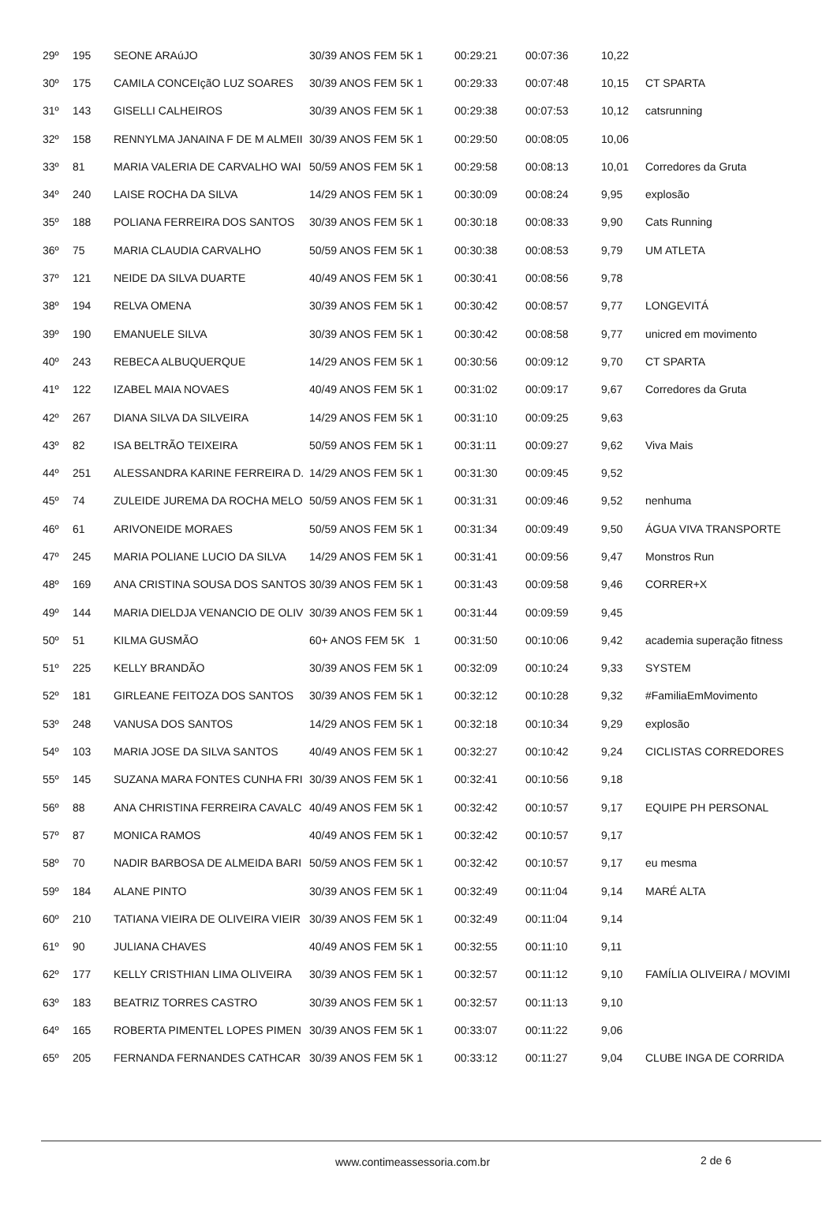| 29º | 195 | SEONE ARAúJO | 30/39 ANOS FEM 5K 1 | 00:29:21 | 00:07:36 | 10,22 | |
| 30º | 175 | CAMILA CONCEIçãO LUZ SOARES | 30/39 ANOS FEM 5K 1 | 00:29:33 | 00:07:48 | 10,15 | CT SPARTA |
| 31º | 143 | GISELLI CALHEIROS | 30/39 ANOS FEM 5K 1 | 00:29:38 | 00:07:53 | 10,12 | catsrunning |
| 32º | 158 | RENNYLMA JANAINA F DE M ALMEII | 30/39 ANOS FEM 5K 1 | 00:29:50 | 00:08:05 | 10,06 | |
| 33º | 81 | MARIA VALERIA DE CARVALHO WAI | 50/59 ANOS FEM 5K 1 | 00:29:58 | 00:08:13 | 10,01 | Corredores da Gruta |
| 34º | 240 | LAISE ROCHA DA SILVA | 14/29 ANOS FEM 5K 1 | 00:30:09 | 00:08:24 | 9,95 | explosão |
| 35º | 188 | POLIANA FERREIRA DOS SANTOS | 30/39 ANOS FEM 5K 1 | 00:30:18 | 00:08:33 | 9,90 | Cats Running |
| 36º | 75 | MARIA CLAUDIA CARVALHO | 50/59 ANOS FEM 5K 1 | 00:30:38 | 00:08:53 | 9,79 | UM ATLETA |
| 37º | 121 | NEIDE DA SILVA DUARTE | 40/49 ANOS FEM 5K 1 | 00:30:41 | 00:08:56 | 9,78 | |
| 38º | 194 | RELVA OMENA | 30/39 ANOS FEM 5K 1 | 00:30:42 | 00:08:57 | 9,77 | LONGEVITÁ |
| 39º | 190 | EMANUELE SILVA | 30/39 ANOS FEM 5K 1 | 00:30:42 | 00:08:58 | 9,77 | unicred em movimento |
| 40º | 243 | REBECA ALBUQUERQUE | 14/29 ANOS FEM 5K 1 | 00:30:56 | 00:09:12 | 9,70 | CT SPARTA |
| 41º | 122 | IZABEL MAIA NOVAES | 40/49 ANOS FEM 5K 1 | 00:31:02 | 00:09:17 | 9,67 | Corredores da Gruta |
| 42º | 267 | DIANA SILVA DA SILVEIRA | 14/29 ANOS FEM 5K 1 | 00:31:10 | 00:09:25 | 9,63 | |
| 43º | 82 | ISA BELTRÃO TEIXEIRA | 50/59 ANOS FEM 5K 1 | 00:31:11 | 00:09:27 | 9,62 | Viva Mais |
| 44º | 251 | ALESSANDRA KARINE FERREIRA D. | 14/29 ANOS FEM 5K 1 | 00:31:30 | 00:09:45 | 9,52 | |
| 45º | 74 | ZULEIDE JUREMA DA ROCHA MELO | 50/59 ANOS FEM 5K 1 | 00:31:31 | 00:09:46 | 9,52 | nenhuma |
| 46º | 61 | ARIVONEIDE MORAES | 50/59 ANOS FEM 5K 1 | 00:31:34 | 00:09:49 | 9,50 | ÁGUA VIVA TRANSPORTE |
| 47º | 245 | MARIA POLIANE LUCIO DA SILVA | 14/29 ANOS FEM 5K 1 | 00:31:41 | 00:09:56 | 9,47 | Monstros Run |
| 48º | 169 | ANA CRISTINA SOUSA DOS SANTOS | 30/39 ANOS FEM 5K 1 | 00:31:43 | 00:09:58 | 9,46 | CORRER+X |
| 49º | 144 | MARIA DIELDJA VENANCIO DE OLIV | 30/39 ANOS FEM 5K 1 | 00:31:44 | 00:09:59 | 9,45 | |
| 50º | 51 | KILMA GUSMÃO | 60+ ANOS FEM 5K 1 | 00:31:50 | 00:10:06 | 9,42 | academia superação fitness |
| 51º | 225 | KELLY BRANDÃO | 30/39 ANOS FEM 5K 1 | 00:32:09 | 00:10:24 | 9,33 | SYSTEM |
| 52º | 181 | GIRLEANE FEITOZA DOS SANTOS | 30/39 ANOS FEM 5K 1 | 00:32:12 | 00:10:28 | 9,32 | #FamiliaEmMovimento |
| 53º | 248 | VANUSA DOS SANTOS | 14/29 ANOS FEM 5K 1 | 00:32:18 | 00:10:34 | 9,29 | explosão |
| 54º | 103 | MARIA JOSE DA SILVA SANTOS | 40/49 ANOS FEM 5K 1 | 00:32:27 | 00:10:42 | 9,24 | CICLISTAS CORREDORES |
| 55º | 145 | SUZANA MARA FONTES CUNHA FRI | 30/39 ANOS FEM 5K 1 | 00:32:41 | 00:10:56 | 9,18 | |
| 56º | 88 | ANA CHRISTINA FERREIRA CAVALC | 40/49 ANOS FEM 5K 1 | 00:32:42 | 00:10:57 | 9,17 | EQUIPE PH PERSONAL |
| 57º | 87 | MONICA RAMOS | 40/49 ANOS FEM 5K 1 | 00:32:42 | 00:10:57 | 9,17 | |
| 58º | 70 | NADIR BARBOSA DE ALMEIDA BARI | 50/59 ANOS FEM 5K 1 | 00:32:42 | 00:10:57 | 9,17 | eu mesma |
| 59º | 184 | ALANE PINTO | 30/39 ANOS FEM 5K 1 | 00:32:49 | 00:11:04 | 9,14 | MARÉ ALTA |
| 60º | 210 | TATIANA VIEIRA DE OLIVEIRA VIEIR | 30/39 ANOS FEM 5K 1 | 00:32:49 | 00:11:04 | 9,14 | |
| 61º | 90 | JULIANA CHAVES | 40/49 ANOS FEM 5K 1 | 00:32:55 | 00:11:10 | 9,11 | |
| 62º | 177 | KELLY CRISTHIAN LIMA OLIVEIRA | 30/39 ANOS FEM 5K 1 | 00:32:57 | 00:11:12 | 9,10 | FAMÍLIA OLIVEIRA / MOVIMI |
| 63º | 183 | BEATRIZ TORRES CASTRO | 30/39 ANOS FEM 5K 1 | 00:32:57 | 00:11:13 | 9,10 | |
| 64º | 165 | ROBERTA PIMENTEL LOPES PIMEN | 30/39 ANOS FEM 5K 1 | 00:33:07 | 00:11:22 | 9,06 | |
| 65º | 205 | FERNANDA FERNANDES CATHCAR | 30/39 ANOS FEM 5K 1 | 00:33:12 | 00:11:27 | 9,04 | CLUBE INGA DE CORRIDA |
www.contimeassessoria.com.br 2 de 6